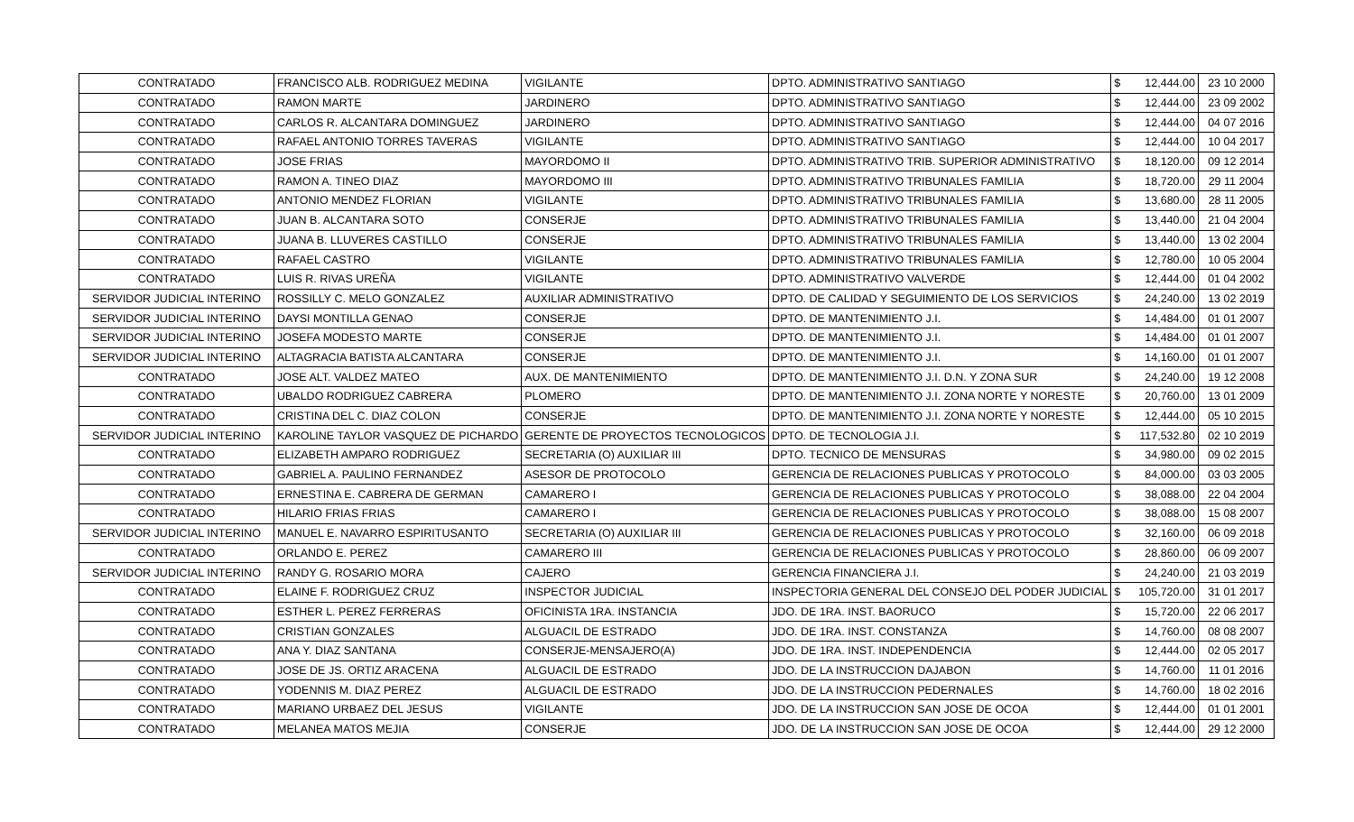| CONTRATADO | FRANCISCO ALB. RODRIGUEZ MEDINA | VIGILANTE | DPTO. ADMINISTRATIVO SANTIAGO | $ | 12,444.00 | 23 10 2000 |
| CONTRATADO | RAMON MARTE | JARDINERO | DPTO. ADMINISTRATIVO SANTIAGO | $ | 12,444.00 | 23 09 2002 |
| CONTRATADO | CARLOS R. ALCANTARA DOMINGUEZ | JARDINERO | DPTO. ADMINISTRATIVO SANTIAGO | $ | 12,444.00 | 04 07 2016 |
| CONTRATADO | RAFAEL ANTONIO TORRES TAVERAS | VIGILANTE | DPTO. ADMINISTRATIVO SANTIAGO | $ | 12,444.00 | 10 04 2017 |
| CONTRATADO | JOSE FRIAS | MAYORDOMO II | DPTO. ADMINISTRATIVO TRIB. SUPERIOR ADMINISTRATIVO | $ | 18,120.00 | 09 12 2014 |
| CONTRATADO | RAMON A. TINEO DIAZ | MAYORDOMO III | DPTO. ADMINISTRATIVO TRIBUNALES FAMILIA | $ | 18,720.00 | 29 11 2004 |
| CONTRATADO | ANTONIO MENDEZ FLORIAN | VIGILANTE | DPTO. ADMINISTRATIVO TRIBUNALES FAMILIA | $ | 13,680.00 | 28 11 2005 |
| CONTRATADO | JUAN B. ALCANTARA SOTO | CONSERJE | DPTO. ADMINISTRATIVO TRIBUNALES FAMILIA | $ | 13,440.00 | 21 04 2004 |
| CONTRATADO | JUANA B. LLUVERES CASTILLO | CONSERJE | DPTO. ADMINISTRATIVO TRIBUNALES FAMILIA | $ | 13,440.00 | 13 02 2004 |
| CONTRATADO | RAFAEL CASTRO | VIGILANTE | DPTO. ADMINISTRATIVO TRIBUNALES FAMILIA | $ | 12,780.00 | 10 05 2004 |
| CONTRATADO | LUIS R. RIVAS UREÑA | VIGILANTE | DPTO. ADMINISTRATIVO VALVERDE | $ | 12,444.00 | 01 04 2002 |
| SERVIDOR JUDICIAL INTERINO | ROSSILLY C. MELO GONZALEZ | AUXILIAR ADMINISTRATIVO | DPTO. DE CALIDAD Y SEGUIMIENTO DE LOS SERVICIOS | $ | 24,240.00 | 13 02 2019 |
| SERVIDOR JUDICIAL INTERINO | DAYSI MONTILLA GENAO | CONSERJE | DPTO. DE MANTENIMIENTO J.I. | $ | 14,484.00 | 01 01 2007 |
| SERVIDOR JUDICIAL INTERINO | JOSEFA MODESTO MARTE | CONSERJE | DPTO. DE MANTENIMIENTO J.I. | $ | 14,484.00 | 01 01 2007 |
| SERVIDOR JUDICIAL INTERINO | ALTAGRACIA BATISTA ALCANTARA | CONSERJE | DPTO. DE MANTENIMIENTO J.I. | $ | 14,160.00 | 01 01 2007 |
| CONTRATADO | JOSE ALT. VALDEZ MATEO | AUX. DE MANTENIMIENTO | DPTO. DE MANTENIMIENTO J.I. D.N. Y ZONA SUR | $ | 24,240.00 | 19 12 2008 |
| CONTRATADO | UBALDO RODRIGUEZ CABRERA | PLOMERO | DPTO. DE MANTENIMIENTO J.I. ZONA NORTE Y NORESTE | $ | 20,760.00 | 13 01 2009 |
| CONTRATADO | CRISTINA DEL C. DIAZ COLON | CONSERJE | DPTO. DE MANTENIMIENTO J.I. ZONA NORTE Y NORESTE | $ | 12,444.00 | 05 10 2015 |
| SERVIDOR JUDICIAL INTERINO | KAROLINE TAYLOR VASQUEZ DE PICHARDO | GERENTE DE PROYECTOS TECNOLOGICOS | DPTO. DE TECNOLOGIA J.I. | $ | 117,532.80 | 02 10 2019 |
| CONTRATADO | ELIZABETH AMPARO RODRIGUEZ | SECRETARIA (O) AUXILIAR III | DPTO. TECNICO DE MENSURAS | $ | 34,980.00 | 09 02 2015 |
| CONTRATADO | GABRIEL A. PAULINO FERNANDEZ | ASESOR DE PROTOCOLO | GERENCIA DE RELACIONES PUBLICAS Y PROTOCOLO | $ | 84,000.00 | 03 03 2005 |
| CONTRATADO | ERNESTINA E. CABRERA DE GERMAN | CAMARERO I | GERENCIA DE RELACIONES PUBLICAS Y PROTOCOLO | $ | 38,088.00 | 22 04 2004 |
| CONTRATADO | HILARIO FRIAS FRIAS | CAMARERO I | GERENCIA DE RELACIONES PUBLICAS Y PROTOCOLO | $ | 38,088.00 | 15 08 2007 |
| SERVIDOR JUDICIAL INTERINO | MANUEL E. NAVARRO ESPIRITUSANTO | SECRETARIA (O) AUXILIAR III | GERENCIA DE RELACIONES PUBLICAS Y PROTOCOLO | $ | 32,160.00 | 06 09 2018 |
| CONTRATADO | ORLANDO E. PEREZ | CAMARERO III | GERENCIA DE RELACIONES PUBLICAS Y PROTOCOLO | $ | 28,860.00 | 06 09 2007 |
| SERVIDOR JUDICIAL INTERINO | RANDY G. ROSARIO MORA | CAJERO | GERENCIA FINANCIERA J.I. | $ | 24,240.00 | 21 03 2019 |
| CONTRATADO | ELAINE F. RODRIGUEZ CRUZ | INSPECTOR JUDICIAL | INSPECTORIA GENERAL DEL CONSEJO DEL PODER JUDICIAL | $ | 105,720.00 | 31 01 2017 |
| CONTRATADO | ESTHER L. PEREZ FERRERAS | OFICINISTA 1RA. INSTANCIA | JDO. DE 1RA. INST. BAORUCO | $ | 15,720.00 | 22 06 2017 |
| CONTRATADO | CRISTIAN GONZALES | ALGUACIL DE ESTRADO | JDO. DE 1RA. INST. CONSTANZA | $ | 14,760.00 | 08 08 2007 |
| CONTRATADO | ANA Y. DIAZ SANTANA | CONSERJE-MENSAJERO(A) | JDO. DE 1RA. INST. INDEPENDENCIA | $ | 12,444.00 | 02 05 2017 |
| CONTRATADO | JOSE DE JS. ORTIZ ARACENA | ALGUACIL DE ESTRADO | JDO. DE LA INSTRUCCION DAJABON | $ | 14,760.00 | 11 01 2016 |
| CONTRATADO | YODENNIS M. DIAZ PEREZ | ALGUACIL DE ESTRADO | JDO. DE LA INSTRUCCION PEDERNALES | $ | 14,760.00 | 18 02 2016 |
| CONTRATADO | MARIANO URBAEZ DEL JESUS | VIGILANTE | JDO. DE LA INSTRUCCION SAN JOSE DE OCOA | $ | 12,444.00 | 01 01 2001 |
| CONTRATADO | MELANEA MATOS MEJIA | CONSERJE | JDO. DE LA INSTRUCCION SAN JOSE DE OCOA | $ | 12,444.00 | 29 12 2000 |